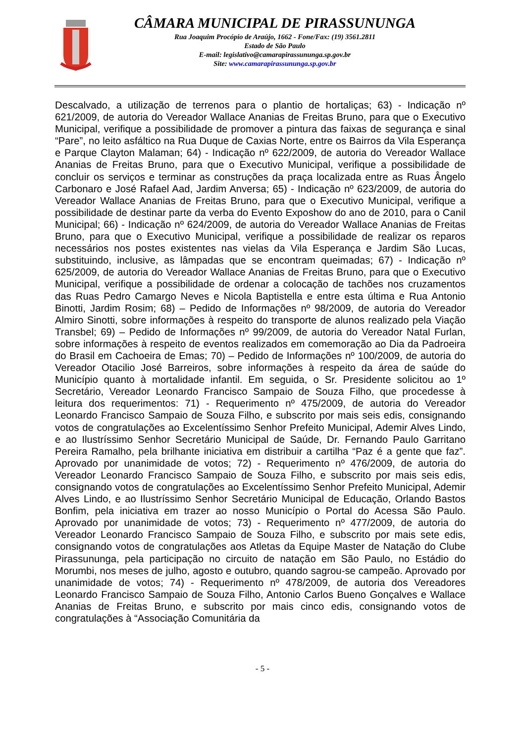CÂMARA MUNICIPAL DE PIRASSUNUNGA
Rua Joaquim Procópio de Araújo, 1662 - Fone/Fax: (19) 3561.2811
Estado de São Paulo
E-mail: legislativo@camarapirassununga.sp.gov.br
Site: www.camarapirassununga.sp.gov.br
Descalvado, a utilização de terrenos para o plantio de hortaliças; 63) - Indicação nº 621/2009, de autoria do Vereador Wallace Ananias de Freitas Bruno, para que o Executivo Municipal, verifique a possibilidade de promover a pintura das faixas de segurança e sinal “Pare”, no leito asfáltico na Rua Duque de Caxias Norte, entre os Bairros da Vila Esperança e Parque Clayton Malaman; 64) - Indicação nº 622/2009, de autoria do Vereador Wallace Ananias de Freitas Bruno, para que o Executivo Municipal, verifique a possibilidade de concluir os serviços e terminar as construções da praça localizada entre as Ruas Ângelo Carbonaro e José Rafael Aad, Jardim Anversa; 65) - Indicação nº 623/2009, de autoria do Vereador Wallace Ananias de Freitas Bruno, para que o Executivo Municipal, verifique a possibilidade de destinar parte da verba do Evento Exposhow do ano de 2010, para o Canil Municipal; 66) - Indicação nº 624/2009, de autoria do Vereador Wallace Ananias de Freitas Bruno, para que o Executivo Municipal, verifique a possibilidade de realizar os reparos necessários nos postes existentes nas vielas da Vila Esperança e Jardim São Lucas, substituindo, inclusive, as lâmpadas que se encontram queimadas; 67) - Indicação nº 625/2009, de autoria do Vereador Wallace Ananias de Freitas Bruno, para que o Executivo Municipal, verifique a possibilidade de ordenar a colocação de tachões nos cruzamentos das Ruas Pedro Camargo Neves e Nicola Baptistella e entre esta última e Rua Antonio Binotti, Jardim Rosim; 68) – Pedido de Informações nº 98/2009, de autoria do Vereador Almiro Sinotti, sobre informações à respeito do transporte de alunos realizado pela Viação Transbel; 69) – Pedido de Informações nº 99/2009, de autoria do Vereador Natal Furlan, sobre informações à respeito de eventos realizados em comemoração ao Dia da Padroeira do Brasil em Cachoeira de Emas; 70) – Pedido de Informações nº 100/2009, de autoria do Vereador Otacilio José Barreiros, sobre informações à respeito da área de saúde do Município quanto à mortalidade infantil. Em seguida, o Sr. Presidente solicitou ao 1º Secretário, Vereador Leonardo Francisco Sampaio de Souza Filho, que procedesse à leitura dos requerimentos: 71) - Requerimento nº 475/2009, de autoria do Vereador Leonardo Francisco Sampaio de Souza Filho, e subscrito por mais seis edis, consignando votos de congratulações ao Excelentíssimo Senhor Prefeito Municipal, Ademir Alves Lindo, e ao Ilustríssimo Senhor Secretário Municipal de Saúde, Dr. Fernando Paulo Garritano Pereira Ramalho, pela brilhante iniciativa em distribuir a cartilha “Paz é a gente que faz”. Aprovado por unanimidade de votos; 72) - Requerimento nº 476/2009, de autoria do Vereador Leonardo Francisco Sampaio de Souza Filho, e subscrito por mais seis edis, consignando votos de congratulações ao Excelentíssimo Senhor Prefeito Municipal, Ademir Alves Lindo, e ao Ilustríssimo Senhor Secretário Municipal de Educação, Orlando Bastos Bonfim, pela iniciativa em trazer ao nosso Município o Portal do Acessa São Paulo. Aprovado por unanimidade de votos; 73) - Requerimento nº 477/2009, de autoria do Vereador Leonardo Francisco Sampaio de Souza Filho, e subscrito por mais sete edis, consignando votos de congratulações aos Atletas da Equipe Master de Natação do Clube Pirassununga, pela participação no circuito de natação em São Paulo, no Estádio do Morumbi, nos meses de julho, agosto e outubro, quando sagrou-se campeão. Aprovado por unanimidade de votos; 74) - Requerimento nº 478/2009, de autoria dos Vereadores Leonardo Francisco Sampaio de Souza Filho, Antonio Carlos Bueno Gonçalves e Wallace Ananias de Freitas Bruno, e subscrito por mais cinco edis, consignando votos de congratulações à “Associação Comunitária da
- 5 -